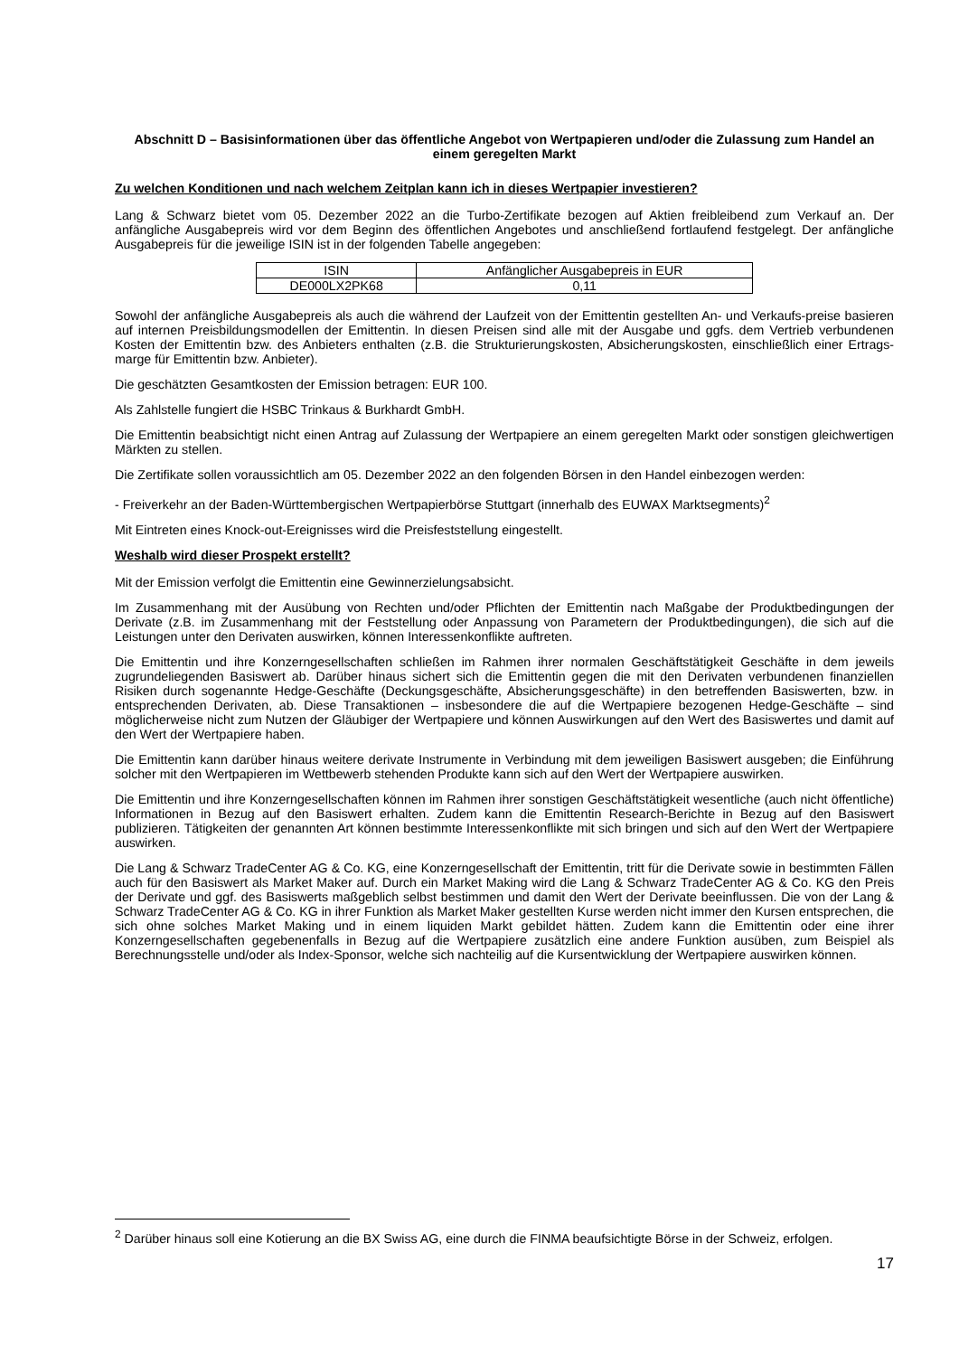Abschnitt D – Basisinformationen über das öffentliche Angebot von Wertpapieren und/oder die Zulassung zum Handel an einem geregelten Markt
Zu welchen Konditionen und nach welchem Zeitplan kann ich in dieses Wertpapier investieren?
Lang & Schwarz bietet vom 05. Dezember 2022 an die Turbo-Zertifikate bezogen auf Aktien freibleibend zum Verkauf an. Der anfängliche Ausgabepreis wird vor dem Beginn des öffentlichen Angebotes und anschließend fortlaufend festgelegt. Der anfängliche Ausgabepreis für die jeweilige ISIN ist in der folgenden Tabelle angegeben:
| ISIN | Anfänglicher Ausgabepreis in EUR |
| DE000LX2PK68 | 0,11 |
Sowohl der anfängliche Ausgabepreis als auch die während der Laufzeit von der Emittentin gestellten An- und Verkaufs-preise basieren auf internen Preisbildungsmodellen der Emittentin. In diesen Preisen sind alle mit der Ausgabe und ggfs. dem Vertrieb verbundenen Kosten der Emittentin bzw. des Anbieters enthalten (z.B. die Strukturierungskosten, Absicherungskosten, einschließlich einer Ertrags-marge für Emittentin bzw. Anbieter).
Die geschätzten Gesamtkosten der Emission betragen: EUR 100.
Als Zahlstelle fungiert die HSBC Trinkaus & Burkhardt GmbH.
Die Emittentin beabsichtigt nicht einen Antrag auf Zulassung der Wertpapiere an einem geregelten Markt oder sonstigen gleichwertigen Märkten zu stellen.
Die Zertifikate sollen voraussichtlich am 05. Dezember 2022 an den folgenden Börsen in den Handel einbezogen werden:
- Freiverkehr an der Baden-Württembergischen Wertpapierbörse Stuttgart (innerhalb des EUWAX Marktsegments)<sup>2</sup>
Mit Eintreten eines Knock-out-Ereignisses wird die Preisfeststellung eingestellt.
Weshalb wird dieser Prospekt erstellt?
Mit der Emission verfolgt die Emittentin eine Gewinnerzielungsabsicht.
Im Zusammenhang mit der Ausübung von Rechten und/oder Pflichten der Emittentin nach Maßgabe der Produktbedingungen der Derivate (z.B. im Zusammenhang mit der Feststellung oder Anpassung von Parametern der Produktbedingungen), die sich auf die Leistungen unter den Derivaten auswirken, können Interessenkonflikte auftreten.
Die Emittentin und ihre Konzerngesellschaften schließen im Rahmen ihrer normalen Geschäftstätigkeit Geschäfte in dem jeweils zugrundeliegenden Basiswert ab. Darüber hinaus sichert sich die Emittentin gegen die mit den Derivaten verbundenen finanziellen Risiken durch sogenannte Hedge-Geschäfte (Deckungsgeschäfte, Absicherungsgeschäfte) in den betreffenden Basiswerten, bzw. in entsprechenden Derivaten, ab. Diese Transaktionen – insbesondere die auf die Wertpapiere bezogenen Hedge-Geschäfte – sind möglicherweise nicht zum Nutzen der Gläubiger der Wertpapiere und können Auswirkungen auf den Wert des Basiswertes und damit auf den Wert der Wertpapiere haben.
Die Emittentin kann darüber hinaus weitere derivate Instrumente in Verbindung mit dem jeweiligen Basiswert ausgeben; die Einführung solcher mit den Wertpapieren im Wettbewerb stehenden Produkte kann sich auf den Wert der Wertpapiere auswirken.
Die Emittentin und ihre Konzerngesellschaften können im Rahmen ihrer sonstigen Geschäftstätigkeit wesentliche (auch nicht öffentliche) Informationen in Bezug auf den Basiswert erhalten. Zudem kann die Emittentin Research-Berichte in Bezug auf den Basiswert publizieren. Tätigkeiten der genannten Art können bestimmte Interessenkonflikte mit sich bringen und sich auf den Wert der Wertpapiere auswirken.
Die Lang & Schwarz TradeCenter AG & Co. KG, eine Konzerngesellschaft der Emittentin, tritt für die Derivate sowie in bestimmten Fällen auch für den Basiswert als Market Maker auf. Durch ein Market Making wird die Lang & Schwarz TradeCenter AG & Co. KG den Preis der Derivate und ggf. des Basiswerts maßgeblich selbst bestimmen und damit den Wert der Derivate beeinflussen. Die von der Lang & Schwarz TradeCenter AG & Co. KG in ihrer Funktion als Market Maker gestellten Kurse werden nicht immer den Kursen entsprechen, die sich ohne solches Market Making und in einem liquiden Markt gebildet hätten. Zudem kann die Emittentin oder eine ihrer Konzerngesellschaften gegebenenfalls in Bezug auf die Wertpapiere zusätzlich eine andere Funktion ausüben, zum Beispiel als Berechnungsstelle und/oder als Index-Sponsor, welche sich nachteilig auf die Kursentwicklung der Wertpapiere auswirken können.
<sup>2</sup> Darüber hinaus soll eine Kotierung an die BX Swiss AG, eine durch die FINMA beaufsichtigte Börse in der Schweiz, erfolgen.
17